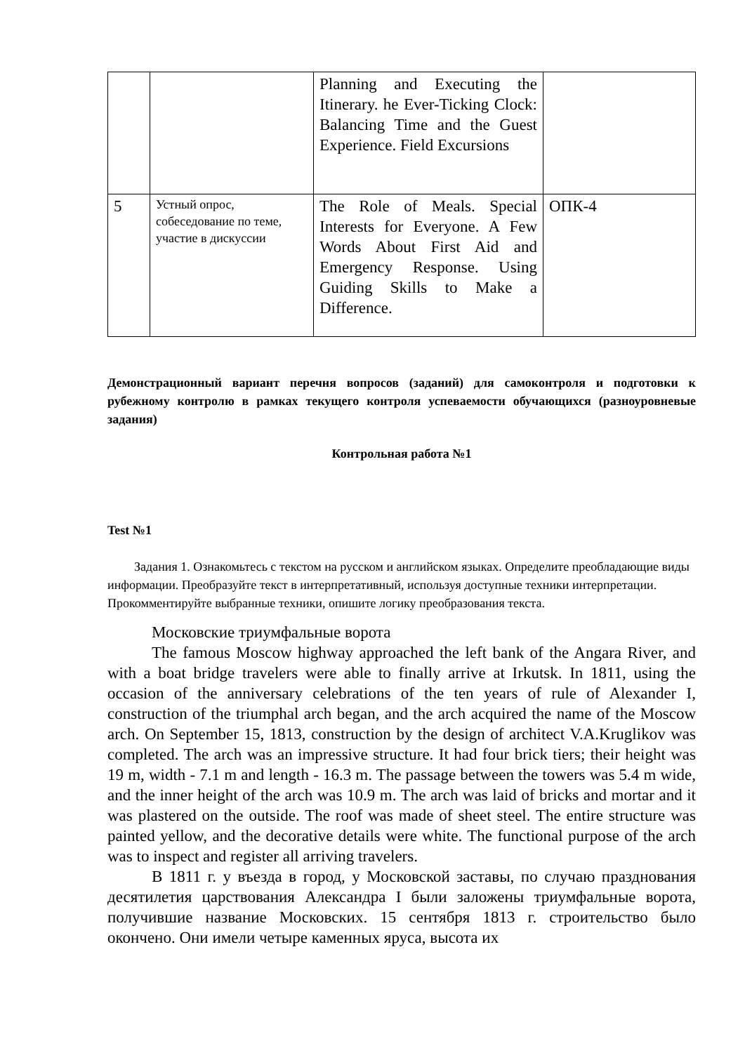| | | Planning and Executing the Itinerary. he Ever-Ticking Clock: Balancing Time and the Guest Experience. Field Excursions | |
| 5 | Устный опрос, собеседование по теме, участие в дискуссии | The Role of Meals. Special Interests for Everyone. A Few Words About First Aid and Emergency Response. Using Guiding Skills to Make a Difference. | ОПК-4 |
Демонстрационный вариант перечня вопросов (заданий) для самоконтроля и подготовки к рубежному контролю в рамках текущего контроля успеваемости обучающихся (разноуровневые задания)
Контрольная работа №1
Test №1
Задания 1. Ознакомьтесь с текстом на русском и английском языках. Определите преобладающие виды информации. Преобразуйте текст в интерпретативный, используя доступные техники интерпретации. Прокомментируйте выбранные техники, опишите логику преобразования текста.
Московские триумфальные ворота
The famous Moscow highway approached the left bank of the Angara River, and with a boat bridge travelers were able to finally arrive at Irkutsk. In 1811, using the occasion of the anniversary celebrations of the ten years of rule of Alexander I, construction of the triumphal arch began, and the arch acquired the name of the Moscow arch. On September 15, 1813, construction by the design of architect V.A.Kruglikov was completed. The arch was an impressive structure. It had four brick tiers; their height was 19 m, width - 7.1 m and length - 16.3 m. The passage between the towers was 5.4 m wide, and the inner height of the arch was 10.9 m. The arch was laid of bricks and mortar and it was plastered on the outside. The roof was made of sheet steel. The entire structure was painted yellow, and the decorative details were white. The functional purpose of the arch was to inspect and register all arriving travelers.
В 1811 г. у въезда в город, у Московской заставы, по случаю празднования десятилетия царствования Александра I были заложены триумфальные ворота, получившие название Московских. 15 сентября 1813 г. строительство было окончено. Они имели четыре каменных яруса, высота их